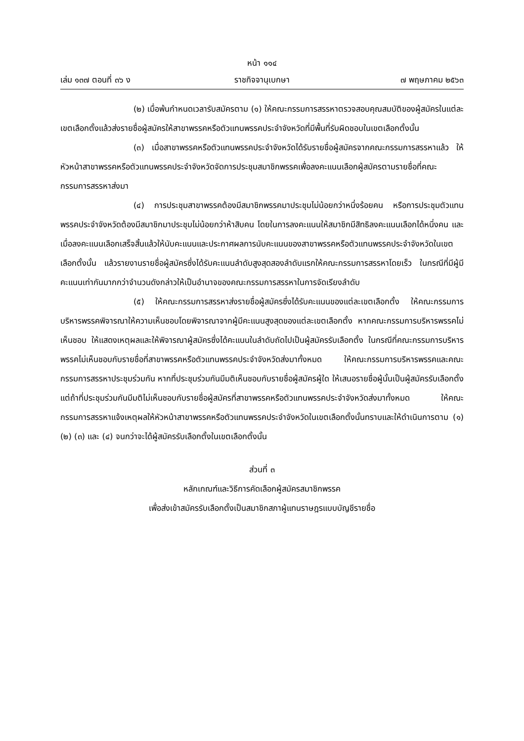หน้า ๑๑๔
เล่ม ๑๓๗ ตอนที่ ๓๖ ง ราชกิจจานุเบกษา ๗ พฤษภาคม ๒๕๖๓
(๒) เมื่อพ้นกำหนดเวลารับสมัครตาม (๑) ให้คณะกรรมการสรรหาตรวจสอบคุณสมบัติของผู้สมัครในแต่ละเขตเลือกตั้งแล้วส่งรายชื่อผู้สมัครให้สาขาพรรคหรือตัวแทนพรรคประจำจังหวัดที่มีพื้นที่รับผิดชอบในเขตเลือกตั้งนั้น
(๓) เมื่อสาขาพรรคหรือตัวแทนพรรคประจำจังหวัดได้รับรายชื่อผู้สมัครจากคณะกรรมการสรรหาแล้ว ให้หัวหน้าสาขาพรรคหรือตัวแทนพรรคประจำจังหวัดจัดการประชุมสมาชิกพรรคเพื่อลงคะแนนเลือกผู้สมัครตามรายชื่อที่คณะกรรมการสรรหาส่งมา
(๔) การประชุมสาขาพรรคต้องมีสมาชิกพรรคมาประชุมไม่น้อยกว่าหนึ่งร้อยคน หรือการประชุมตัวแทนพรรคประจำจังหวัดต้องมีสมาชิกมาประชุมไม่น้อยกว่าห้าสิบคน โดยในการลงคะแนนให้สมาชิกมีสิทธิลงคะแนนเลือกได้หนึ่งคน และเมื่อลงคะแนนเลือกเสร็จสิ้นแล้วให้นับคะแนนและประกาศผลการนับคะแนนของสาขาพรรคหรือตัวแทนพรรคประจำจังหวัดในเขตเลือกตั้งนั้น แล้วรายงานรายชื่อผู้สมัครซึ่งได้รับคะแนนลำดับสูงสุดสองลำดับแรกให้คณะกรรมการสรรหาโดยเร็ว ในกรณีที่มีผู้มีคะแนนเท่ากันมากกว่าจำนวนดังกล่าวให้เป็นอำนาจของคณะกรรมการสรรหาในการจัดเรียงลำดับ
(๕) ให้คณะกรรมการสรรหาส่งรายชื่อผู้สมัครซึ่งได้รับคะแนนของแต่ละเขตเลือกตั้ง ให้คณะกรรมการบริหารพรรคพิจารณาให้ความเห็นชอบโดยพิจารณาจากผู้มีคะแนนสูงสุดของแต่ละเขตเลือกตั้ง หากคณะกรรมการบริหารพรรคไม่เห็นชอบ ให้แสดงเหตุผลและให้พิจารณาผู้สมัครซึ่งได้คะแนนในลำดับถัดไปเป็นผู้สมัครรับเลือกตั้ง ในกรณีที่คณะกรรมการบริหารพรรคไม่เห็นชอบกับรายชื่อที่สาขาพรรคหรือตัวแทนพรรคประจำจังหวัดส่งมาทั้งหมด ให้คณะกรรมการบริหารพรรคและคณะกรรมการสรรหาประชุมร่วมกัน หากที่ประชุมร่วมกันมีมติเห็นชอบกับรายชื่อผู้สมัครผู้ใด ให้เสนอรายชื่อผู้นั้นเป็นผู้สมัครรับเลือกตั้ง แต่ถ้าที่ประชุมร่วมกันมีมติไม่เห็นชอบกับรายชื่อผู้สมัครที่สาขาพรรคหรือตัวแทนพรรคประจำจังหวัดส่งมาทั้งหมด ให้คณะกรรมการสรรหาแจ้งเหตุผลให้หัวหน้าสาขาพรรคหรือตัวแทนพรรคประจำจังหวัดในเขตเลือกตั้งนั้นทราบและให้ดำเนินการตาม (๑) (๒) (๓) และ (๔) จนกว่าจะได้ผู้สมัครรับเลือกตั้งในเขตเลือกตั้งนั้น
ส่วนที่ ๓
หลักเกณฑ์และวิธีการคัดเลือกผู้สมัครสมาชิกพรรค
เพื่อส่งเข้าสมัครรับเลือกตั้งเป็นสมาชิกสภาผู้แทนราษฎรแบบบัญชีรายชื่อ